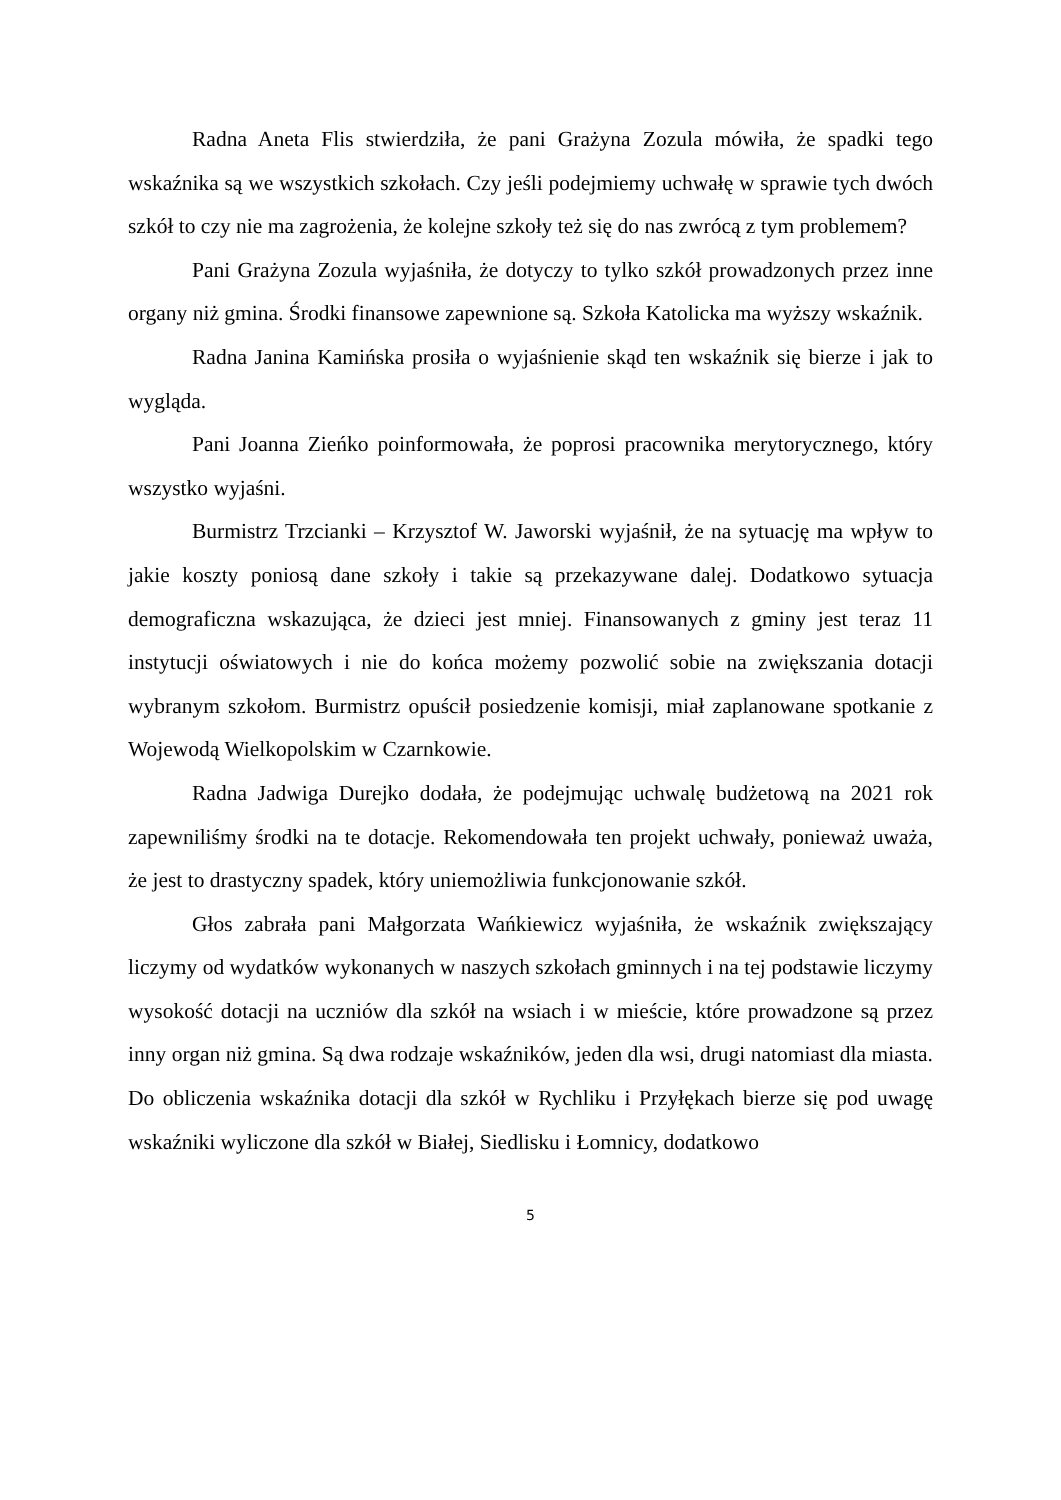Radna Aneta Flis stwierdziła, że pani Grażyna Zozula mówiła, że spadki tego wskaźnika są we wszystkich szkołach. Czy jeśli podejmiemy uchwałę w sprawie tych dwóch szkół to czy nie ma zagrożenia, że kolejne szkoły też się do nas zwrócą z tym problemem?
Pani Grażyna Zozula wyjaśniła, że dotyczy to tylko szkół prowadzonych przez inne organy niż gmina. Środki finansowe zapewnione są. Szkoła Katolicka ma wyższy wskaźnik.
Radna Janina Kamińska prosiła o wyjaśnienie skąd ten wskaźnik się bierze i jak to wygląda.
Pani Joanna Zieńko poinformowała, że poprosi pracownika merytorycznego, który wszystko wyjaśni.
Burmistrz Trzcianki – Krzysztof W. Jaworski wyjaśnił, że na sytuację ma wpływ to jakie koszty poniosą dane szkoły i takie są przekazywane dalej. Dodatkowo sytuacja demograficzna wskazująca, że dzieci jest mniej. Finansowanych z gminy jest teraz 11 instytucji oświatowych i nie do końca możemy pozwolić sobie na zwiększania dotacji wybranym szkołom. Burmistrz opuścił posiedzenie komisji, miał zaplanowane spotkanie z Wojewodą Wielkopolskim w Czarnkowie.
Radna Jadwiga Durejko dodała, że podejmując uchwalę budżetową na 2021 rok zapewniliśmy środki na te dotacje. Rekomendowała ten projekt uchwały, ponieważ uważa, że jest to drastyczny spadek, który uniemożliwia funkcjonowanie szkół.
Głos zabrała pani Małgorzata Wańkiewicz wyjaśniła, że wskaźnik zwiększający liczymy od wydatków wykonanych w naszych szkołach gminnych i na tej podstawie liczymy wysokość dotacji na uczniów dla szkół na wsiach i w mieście, które prowadzone są przez inny organ niż gmina. Są dwa rodzaje wskaźników, jeden dla wsi, drugi natomiast dla miasta. Do obliczenia wskaźnika dotacji dla szkół w Rychliku i Przyłękach bierze się pod uwagę wskaźniki wyliczone dla szkół w Białej, Siedlisku i Łomnicy, dodatkowo
5